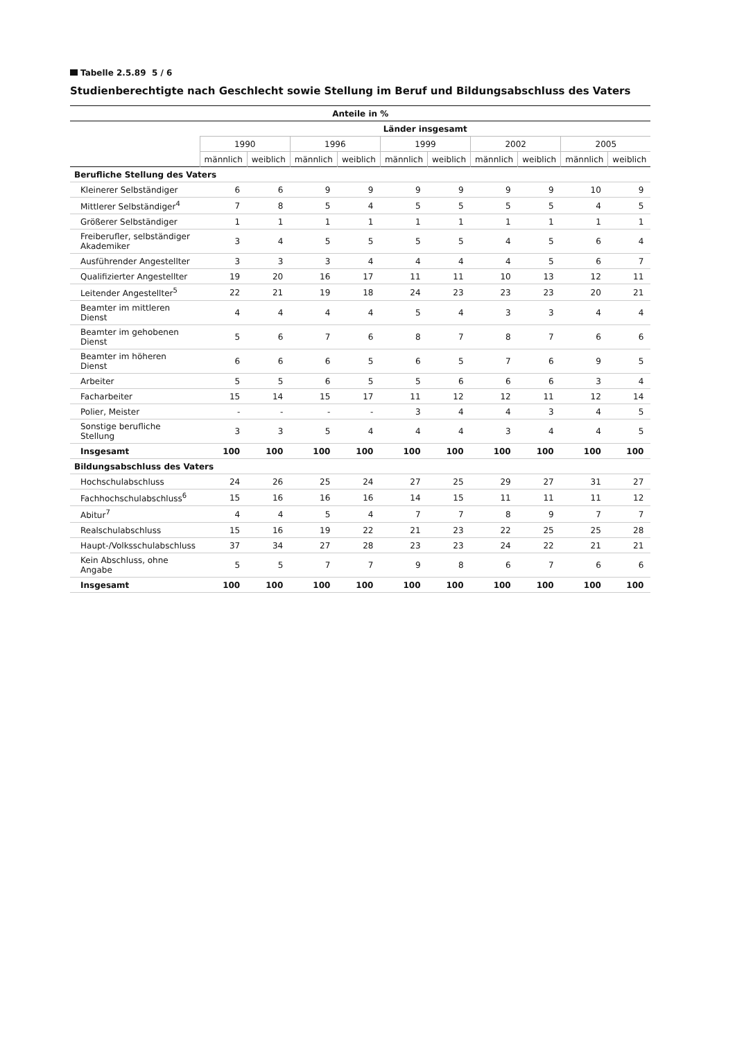Tabelle 2.5.89 5 / 6
Studienberechtigte nach Geschlecht sowie Stellung im Beruf und Bildungsabschluss des Vaters
| Anteile in % | | | | | | | | | | |
| --- | --- | --- | --- | --- | --- | --- | --- | --- | --- | --- |
| | Länder insgesamt | | | | | | | | | |
| | 1990 | | 1996 | | 1999 | | 2002 | | 2005 | |
| | männlich | weiblich | männlich | weiblich | männlich | weiblich | männlich | weiblich | männlich | weiblich |
| Berufliche Stellung des Vaters | | | | | | | | | | |
| Kleinerer Selbständiger | 6 | 6 | 9 | 9 | 9 | 9 | 9 | 9 | 10 | 9 |
| Mittlerer Selbständiger<sup>4</sup> | 7 | 8 | 5 | 4 | 5 | 5 | 5 | 5 | 4 | 5 |
| Größerer Selbständiger | 1 | 1 | 1 | 1 | 1 | 1 | 1 | 1 | 1 | 1 |
| Freiberufler, selbständiger Akademiker | 3 | 4 | 5 | 5 | 5 | 5 | 4 | 5 | 6 | 4 |
| Ausführender Angestellter | 3 | 3 | 3 | 4 | 4 | 4 | 4 | 5 | 6 | 7 |
| Qualifizierter Angestellter | 19 | 20 | 16 | 17 | 11 | 11 | 10 | 13 | 12 | 11 |
| Leitender Angestellter<sup>5</sup> | 22 | 21 | 19 | 18 | 24 | 23 | 23 | 23 | 20 | 21 |
| Beamter im mittleren Dienst | 4 | 4 | 4 | 4 | 5 | 4 | 3 | 3 | 4 | 4 |
| Beamter im gehobenen Dienst | 5 | 6 | 7 | 6 | 8 | 7 | 8 | 7 | 6 | 6 |
| Beamter im höheren Dienst | 6 | 6 | 6 | 5 | 6 | 5 | 7 | 6 | 9 | 5 |
| Arbeiter | 5 | 5 | 6 | 5 | 5 | 6 | 6 | 6 | 3 | 4 |
| Facharbeiter | 15 | 14 | 15 | 17 | 11 | 12 | 12 | 11 | 12 | 14 |
| Polier, Meister | - | - | - | - | 3 | 4 | 4 | 3 | 4 | 5 |
| Sonstige berufliche Stellung | 3 | 3 | 5 | 4 | 4 | 4 | 3 | 4 | 4 | 5 |
| Insgesamt | 100 | 100 | 100 | 100 | 100 | 100 | 100 | 100 | 100 | 100 |
| Bildungsabschluss des Vaters | | | | | | | | | | |
| Hochschulabschluss | 24 | 26 | 25 | 24 | 27 | 25 | 29 | 27 | 31 | 27 |
| Fachhochschulabschluss<sup>6</sup> | 15 | 16 | 16 | 16 | 14 | 15 | 11 | 11 | 11 | 12 |
| Abitur<sup>7</sup> | 4 | 4 | 5 | 4 | 7 | 7 | 8 | 9 | 7 | 7 |
| Realschulabschluss | 15 | 16 | 19 | 22 | 21 | 23 | 22 | 25 | 25 | 28 |
| Haupt-/Volksschulabschluss | 37 | 34 | 27 | 28 | 23 | 23 | 24 | 22 | 21 | 21 |
| Kein Abschluss, ohne Angabe | 5 | 5 | 7 | 7 | 9 | 8 | 6 | 7 | 6 | 6 |
| Insgesamt | 100 | 100 | 100 | 100 | 100 | 100 | 100 | 100 | 100 | 100 |